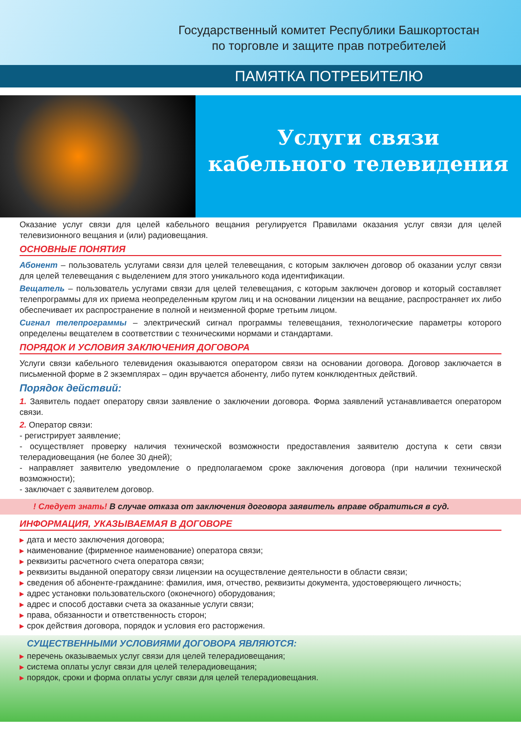Государственный комитет Республики Башкортостан
по торговле и защите прав потребителей
ПАМЯТКА ПОТРЕБИТЕЛЮ
Услуги связи
кабельного телевидения
Оказание услуг связи для целей кабельного вещания регулируется Правилами оказания услуг связи для целей телевизионного вещания и (или) радиовещания.
ОСНОВНЫЕ ПОНЯТИЯ
Абонент – пользователь услугами связи для целей телевещания, с которым заключен договор об оказании услуг связи для целей телевещания с выделением для этого уникального кода идентификации.
Вещатель – пользователь услугами связи для целей телевещания, с которым заключен договор и который составляет телепрограммы для их приема неопределенным кругом лиц и на основании лицензии на вещание, распространяет их либо обеспечивает их распространение в полной и неизменной форме третьим лицом.
Сигнал телепрограммы – электрический сигнал программы телевещания, технологические параметры которого определены вещателем в соответствии с техническими нормами и стандартами.
ПОРЯДОК И УСЛОВИЯ ЗАКЛЮЧЕНИЯ ДОГОВОРА
Услуги связи кабельного телевидения оказываются оператором связи на основании договора. Договор заключается в письменной форме в 2 экземплярах – один вручается абоненту, либо путем конклюдентных действий.
Порядок действий:
1. Заявитель подает оператору связи заявление о заключении договора. Форма заявлений устанавливается оператором связи.
2. Оператор связи:
- регистрирует заявление;
- осуществляет проверку наличия технической возможности предоставления заявителю доступа к сети связи телерадиовещания (не более 30 дней);
- направляет заявителю уведомление о предполагаемом сроке заключения договора (при наличии технической возможности);
- заключает с заявителем договор.
! Следует знать! В случае отказа от заключения договора заявитель вправе обратиться в суд.
ИНФОРМАЦИЯ, УКАЗЫВАЕМАЯ В ДОГОВОРЕ
▶ дата и место заключения договора;
▶ наименование (фирменное наименование) оператора связи;
▶ реквизиты расчетного счета оператора связи;
▶ реквизиты выданной оператору связи лицензии на осуществление деятельности в области связи;
▶ сведения об абоненте-гражданине: фамилия, имя, отчество, реквизиты документа, удостоверяющего личность;
▶ адрес установки пользовательского (оконечного) оборудования;
▶ адрес и способ доставки счета за оказанные услуги связи;
▶ права, обязанности и ответственность сторон;
▶ срок действия договора, порядок и условия его расторжения.
СУЩЕСТВЕННЫМИ УСЛОВИЯМИ ДОГОВОРА ЯВЛЯЮТСЯ:
▶ перечень оказываемых услуг связи для целей телерадиовещания;
▶ система оплаты услуг связи для целей телерадиовещания;
▶ порядок, сроки и форма оплаты услуг связи для целей телерадиовещания.